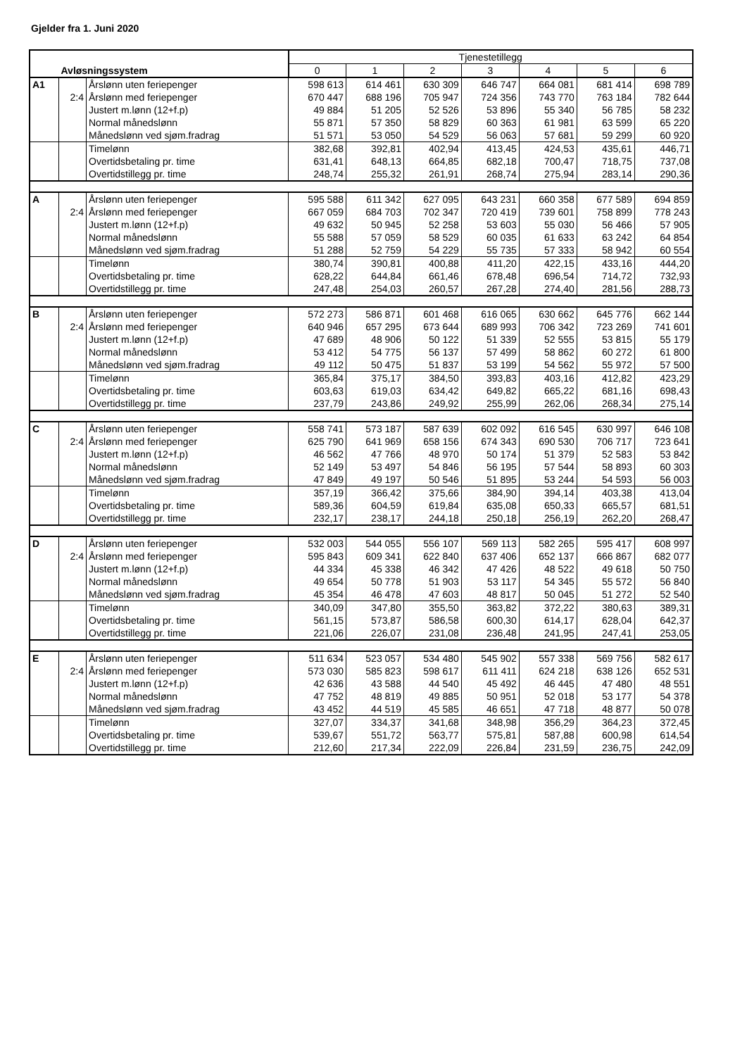Gjelder fra 1. Juni 2020
| | | | Tjenestetillegg | | | | | | |
| | Avløsningssystem | | 0 | 1 | 2 | 3 | 4 | 5 | 6 |
| A1 | | Årslønn uten feriepenger | 598 613 | 614 461 | 630 309 | 646 747 | 664 081 | 681 414 | 698 789 |
| | 2:4 | Årslønn med feriepenger | 670 447 | 688 196 | 705 947 | 724 356 | 743 770 | 763 184 | 782 644 |
| | | Justert m.lønn (12+f.p) | 49 884 | 51 205 | 52 526 | 53 896 | 55 340 | 56 785 | 58 232 |
| | | Normal månedslønn | 55 871 | 57 350 | 58 829 | 60 363 | 61 981 | 63 599 | 65 220 |
| | | Månedslønn ved sjøm.fradrag | 51 571 | 53 050 | 54 529 | 56 063 | 57 681 | 59 299 | 60 920 |
| | | Timelønn | 382,68 | 392,81 | 402,94 | 413,45 | 424,53 | 435,61 | 446,71 |
| | | Overtidsbetaling pr. time | 631,41 | 648,13 | 664,85 | 682,18 | 700,47 | 718,75 | 737,08 |
| | | Overtidstillegg pr. time | 248,74 | 255,32 | 261,91 | 268,74 | 275,94 | 283,14 | 290,36 |
| A | | Årslønn uten feriepenger | 595 588 | 611 342 | 627 095 | 643 231 | 660 358 | 677 589 | 694 859 |
| | 2:4 | Årslønn med feriepenger | 667 059 | 684 703 | 702 347 | 720 419 | 739 601 | 758 899 | 778 243 |
| | | Justert m.lønn (12+f.p) | 49 632 | 50 945 | 52 258 | 53 603 | 55 030 | 56 466 | 57 905 |
| | | Normal månedslønn | 55 588 | 57 059 | 58 529 | 60 035 | 61 633 | 63 242 | 64 854 |
| | | Månedslønn ved sjøm.fradrag | 51 288 | 52 759 | 54 229 | 55 735 | 57 333 | 58 942 | 60 554 |
| | | Timelønn | 380,74 | 390,81 | 400,88 | 411,20 | 422,15 | 433,16 | 444,20 |
| | | Overtidsbetaling pr. time | 628,22 | 644,84 | 661,46 | 678,48 | 696,54 | 714,72 | 732,93 |
| | | Overtidstillegg pr. time | 247,48 | 254,03 | 260,57 | 267,28 | 274,40 | 281,56 | 288,73 |
| B | | Årslønn uten feriepenger | 572 273 | 586 871 | 601 468 | 616 065 | 630 662 | 645 776 | 662 144 |
| | 2:4 | Årslønn med feriepenger | 640 946 | 657 295 | 673 644 | 689 993 | 706 342 | 723 269 | 741 601 |
| | | Justert m.lønn (12+f.p) | 47 689 | 48 906 | 50 122 | 51 339 | 52 555 | 53 815 | 55 179 |
| | | Normal månedslønn | 53 412 | 54 775 | 56 137 | 57 499 | 58 862 | 60 272 | 61 800 |
| | | Månedslønn ved sjøm.fradrag | 49 112 | 50 475 | 51 837 | 53 199 | 54 562 | 55 972 | 57 500 |
| | | Timelønn | 365,84 | 375,17 | 384,50 | 393,83 | 403,16 | 412,82 | 423,29 |
| | | Overtidsbetaling pr. time | 603,63 | 619,03 | 634,42 | 649,82 | 665,22 | 681,16 | 698,43 |
| | | Overtidstillegg pr. time | 237,79 | 243,86 | 249,92 | 255,99 | 262,06 | 268,34 | 275,14 |
| C | | Årslønn uten feriepenger | 558 741 | 573 187 | 587 639 | 602 092 | 616 545 | 630 997 | 646 108 |
| | 2:4 | Årslønn med feriepenger | 625 790 | 641 969 | 658 156 | 674 343 | 690 530 | 706 717 | 723 641 |
| | | Justert m.lønn (12+f.p) | 46 562 | 47 766 | 48 970 | 50 174 | 51 379 | 52 583 | 53 842 |
| | | Normal månedslønn | 52 149 | 53 497 | 54 846 | 56 195 | 57 544 | 58 893 | 60 303 |
| | | Månedslønn ved sjøm.fradrag | 47 849 | 49 197 | 50 546 | 51 895 | 53 244 | 54 593 | 56 003 |
| | | Timelønn | 357,19 | 366,42 | 375,66 | 384,90 | 394,14 | 403,38 | 413,04 |
| | | Overtidsbetaling pr. time | 589,36 | 604,59 | 619,84 | 635,08 | 650,33 | 665,57 | 681,51 |
| | | Overtidstillegg pr. time | 232,17 | 238,17 | 244,18 | 250,18 | 256,19 | 262,20 | 268,47 |
| D | | Årslønn uten feriepenger | 532 003 | 544 055 | 556 107 | 569 113 | 582 265 | 595 417 | 608 997 |
| | 2:4 | Årslønn med feriepenger | 595 843 | 609 341 | 622 840 | 637 406 | 652 137 | 666 867 | 682 077 |
| | | Justert m.lønn (12+f.p) | 44 334 | 45 338 | 46 342 | 47 426 | 48 522 | 49 618 | 50 750 |
| | | Normal månedslønn | 49 654 | 50 778 | 51 903 | 53 117 | 54 345 | 55 572 | 56 840 |
| | | Månedslønn ved sjøm.fradrag | 45 354 | 46 478 | 47 603 | 48 817 | 50 045 | 51 272 | 52 540 |
| | | Timelønn | 340,09 | 347,80 | 355,50 | 363,82 | 372,22 | 380,63 | 389,31 |
| | | Overtidsbetaling pr. time | 561,15 | 573,87 | 586,58 | 600,30 | 614,17 | 628,04 | 642,37 |
| | | Overtidstillegg pr. time | 221,06 | 226,07 | 231,08 | 236,48 | 241,95 | 247,41 | 253,05 |
| E | | Årslønn uten feriepenger | 511 634 | 523 057 | 534 480 | 545 902 | 557 338 | 569 756 | 582 617 |
| | 2:4 | Årslønn med feriepenger | 573 030 | 585 823 | 598 617 | 611 411 | 624 218 | 638 126 | 652 531 |
| | | Justert m.lønn (12+f.p) | 42 636 | 43 588 | 44 540 | 45 492 | 46 445 | 47 480 | 48 551 |
| | | Normal månedslønn | 47 752 | 48 819 | 49 885 | 50 951 | 52 018 | 53 177 | 54 378 |
| | | Månedslønn ved sjøm.fradrag | 43 452 | 44 519 | 45 585 | 46 651 | 47 718 | 48 877 | 50 078 |
| | | Timelønn | 327,07 | 334,37 | 341,68 | 348,98 | 356,29 | 364,23 | 372,45 |
| | | Overtidsbetaling pr. time | 539,67 | 551,72 | 563,77 | 575,81 | 587,88 | 600,98 | 614,54 |
| | | Overtidstillegg pr. time | 212,60 | 217,34 | 222,09 | 226,84 | 231,59 | 236,75 | 242,09 |